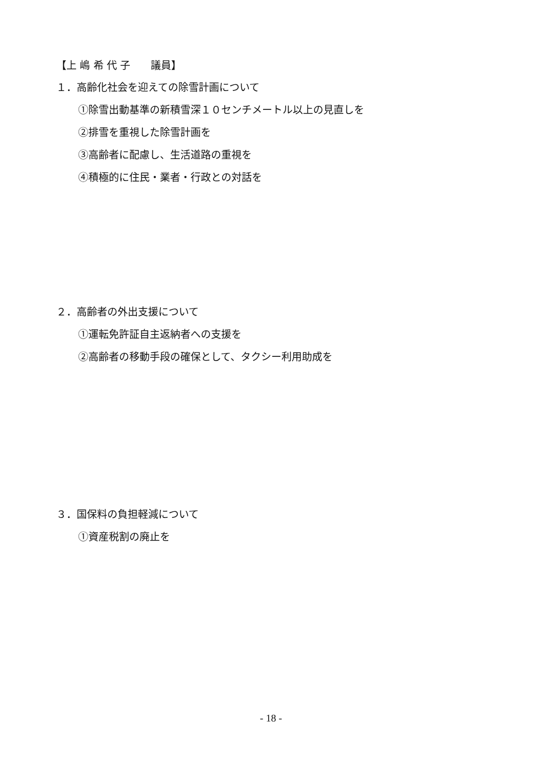【上 嶋 希 代 子　　議員】
１．高齢化社会を迎えての除雪計画について
①除雪出動基準の新積雪深１０センチメートル以上の見直しを
②排雪を重視した除雪計画を
③高齢者に配慮し、生活道路の重視を
④積極的に住民・業者・行政との対話を
２．高齢者の外出支援について
①運転免許証自主返納者への支援を
②高齢者の移動手段の確保として、タクシー利用助成を
３．国保料の負担軽減について
①資産税割の廃止を
- 18 -